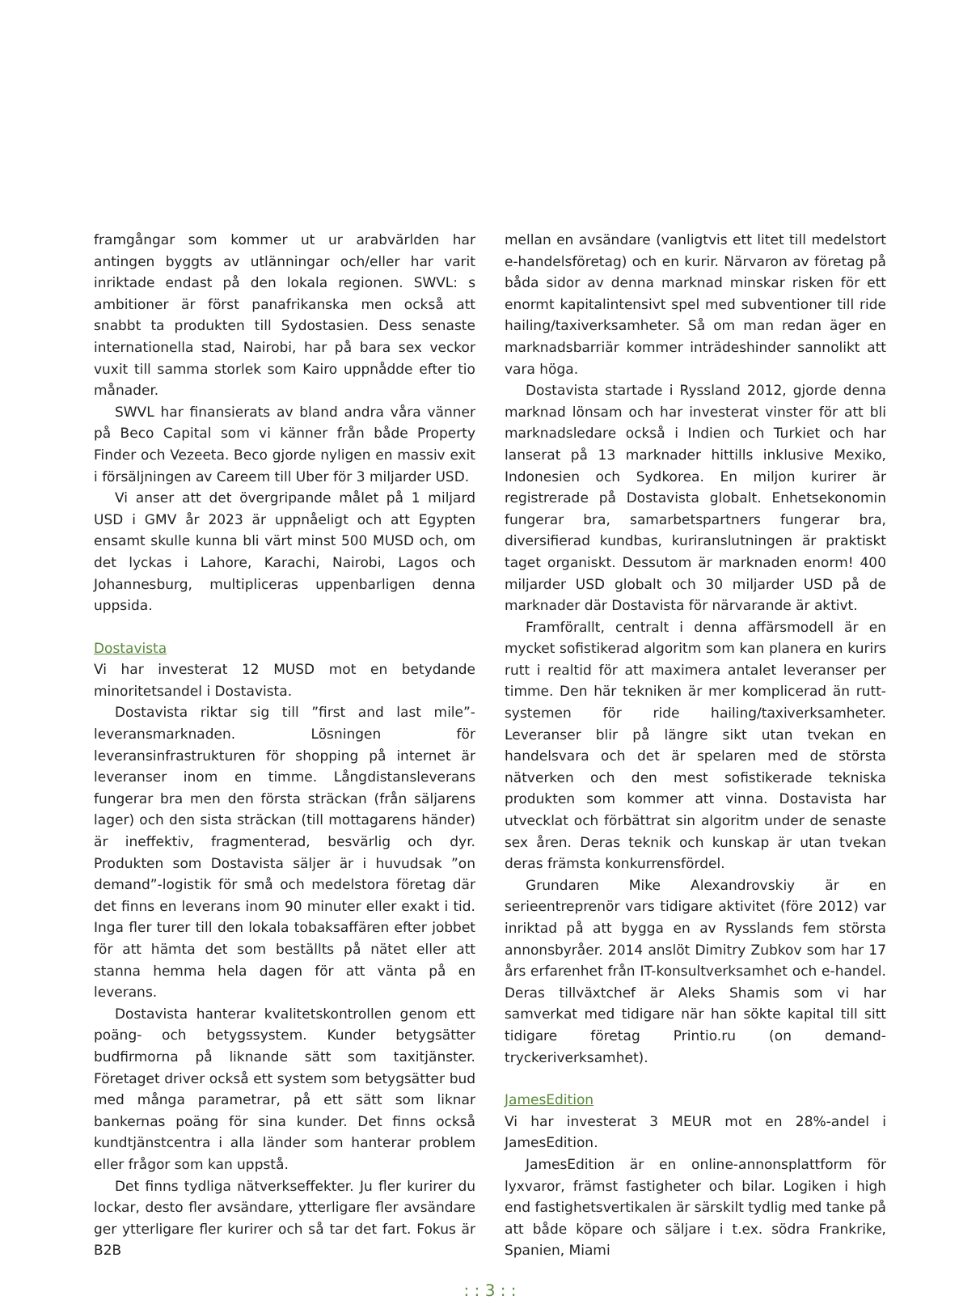framgångar som kommer ut ur arabvärlden har antingen byggts av utlänningar och/eller har varit inriktade endast på den lokala regionen. SWVL: s ambitioner är först panafrikanska men också att snabbt ta produkten till Sydostasien. Dess senaste internationella stad, Nairobi, har på bara sex veckor vuxit till samma storlek som Kairo uppnådde efter tio månader.
SWVL har finansierats av bland andra våra vänner på Beco Capital som vi känner från både Property Finder och Vezeeta. Beco gjorde nyligen en massiv exit i försäljningen av Careem till Uber för 3 miljarder USD.
Vi anser att det övergripande målet på 1 miljard USD i GMV år 2023 är uppnåeligt och att Egypten ensamt skulle kunna bli värt minst 500 MUSD och, om det lyckas i Lahore, Karachi, Nairobi, Lagos och Johannesburg, multipliceras uppenbarligen denna uppsida.
Dostavista
Vi har investerat 12 MUSD mot en betydande minoritetsandel i Dostavista.
Dostavista riktar sig till ”first and last mile”-leveransmarknaden. Lösningen för leveransinfrastrukturen för shopping på internet är leveranser inom en timme. Långdistansleverans fungerar bra men den första sträckan (från säljarens lager) och den sista sträckan (till mottagarens händer) är ineffektiv, fragmenterad, besvärlig och dyr. Produkten som Dostavista säljer är i huvudsak ”on demand”-logistik för små och medelstora företag där det finns en leverans inom 90 minuter eller exakt i tid. Inga fler turer till den lokala tobaksaffären efter jobbet för att hämta det som beställts på nätet eller att stanna hemma hela dagen för att vänta på en leverans.
Dostavista hanterar kvalitetskontrollen genom ett poäng- och betygssystem. Kunder betygsätter budfirmorna på liknande sätt som taxitjänster. Företaget driver också ett system som betygsätter bud med många parametrar, på ett sätt som liknar bankernas poäng för sina kunder. Det finns också kundtjänstcentra i alla länder som hanterar problem eller frågor som kan uppstå.
Det finns tydliga nätverkseffekter. Ju fler kurirer du lockar, desto fler avsändare, ytterligare fler avsändare ger ytterligare fler kurirer och så tar det fart. Fokus är B2B
mellan en avsändare (vanligtvis ett litet till medelstort e-handelsföretag) och en kurir. Närvaron av företag på båda sidor av denna marknad minskar risken för ett enormt kapitalintensivt spel med subventioner till ride hailing/taxiverksamheter. Så om man redan äger en marknadsbarriär kommer inträdeshinder sannolikt att vara höga.
Dostavista startade i Ryssland 2012, gjorde denna marknad lönsam och har investerat vinster för att bli marknadsledare också i Indien och Turkiet och har lanserat på 13 marknader hittills inklusive Mexiko, Indonesien och Sydkorea. En miljon kurirer är registrerade på Dostavista globalt. Enhetsekonomin fungerar bra, samarbetspartners fungerar bra, diversifierad kundbas, kuriranslutningen är praktiskt taget organiskt. Dessutom är marknaden enorm! 400 miljarder USD globalt och 30 miljarder USD på de marknader där Dostavista för närvarande är aktivt.
Framförallt, centralt i denna affärsmodell är en mycket sofistikerad algoritm som kan planera en kurirs rutt i realtid för att maximera antalet leveranser per timme. Den här tekniken är mer komplicerad än rutt-systemen för ride hailing/taxiverksamheter. Leveranser blir på längre sikt utan tvekan en handelsvara och det är spelaren med de största nätverken och den mest sofistikerade tekniska produkten som kommer att vinna. Dostavista har utvecklat och förbättrat sin algoritm under de senaste sex åren. Deras teknik och kunskap är utan tvekan deras främsta konkurrensfördel.
Grundaren Mike Alexandrovskiy är en serieentreprenör vars tidigare aktivitet (före 2012) var inriktad på att bygga en av Rysslands fem största annonsbyråer. 2014 anslöt Dimitry Zubkov som har 17 års erfarenhet från IT-konsultverksamhet och e-handel. Deras tillväxtchef är Aleks Shamis som vi har samverkat med tidigare när han sökte kapital till sitt tidigare företag Printio.ru (on demand-tryckeriverksamhet).
JamesEdition
Vi har investerat 3 MEUR mot en 28%-andel i JamesEdition.
JamesEdition är en online-annonsplattform för lyxvaror, främst fastigheter och bilar. Logiken i high end fastighetsvertikalen är särskilt tydlig med tanke på att både köpare och säljare i t.ex. södra Frankrike, Spanien, Miami
: : 3 : :